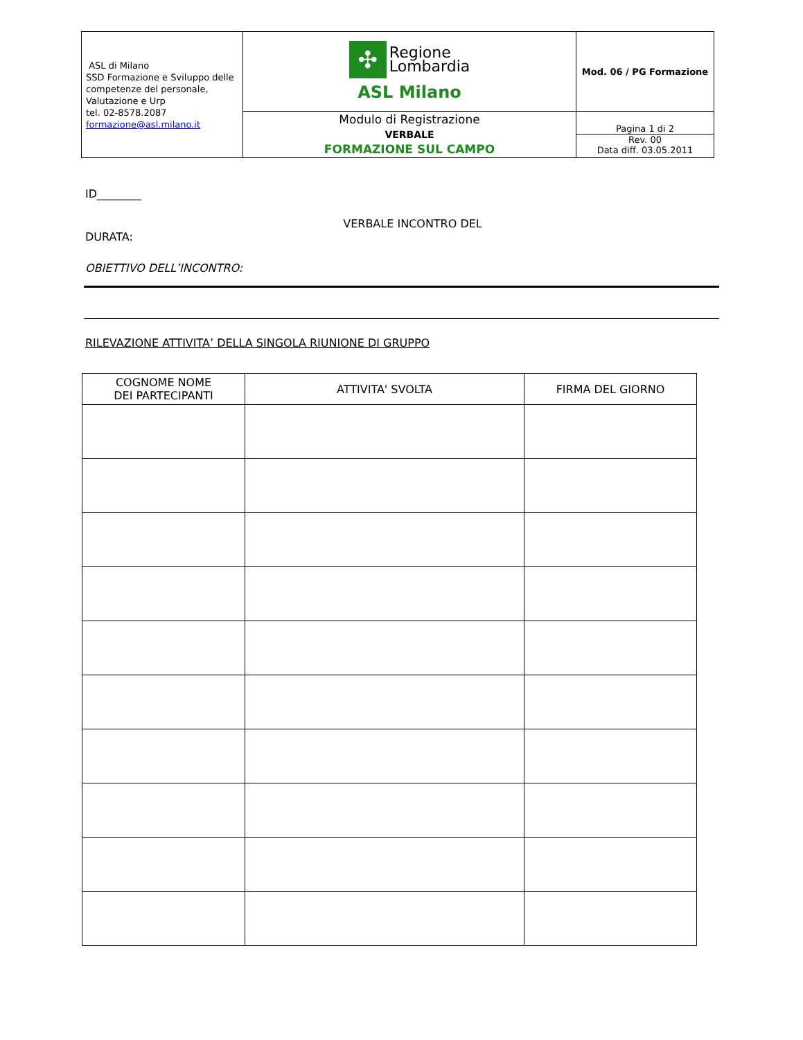| ASL di Milano SSD Formazione e Sviluppo delle competenze del personale, Valutazione e Urp tel. 02-8578.2087 formazione@asl.milano.it | ✣ Regione Lombardia ASL Milano | Mod. 06 / PG Formazione |
| | Modulo di Registrazione VERBALE FORMAZIONE SUL CAMPO | Pagina 1 di 2 Rev. 00 Data diff. 03.05.2011 |
ID________
VERBALE INCONTRO DEL
DURATA:
OBIETTIVO DELL’INCONTRO:
RILEVAZIONE ATTIVITA’ DELLA SINGOLA RIUNIONE DI GRUPPO
| COGNOME NOME DEI PARTECIPANTI | ATTIVITA' SVOLTA | FIRMA DEL GIORNO |
| --- | --- | --- |